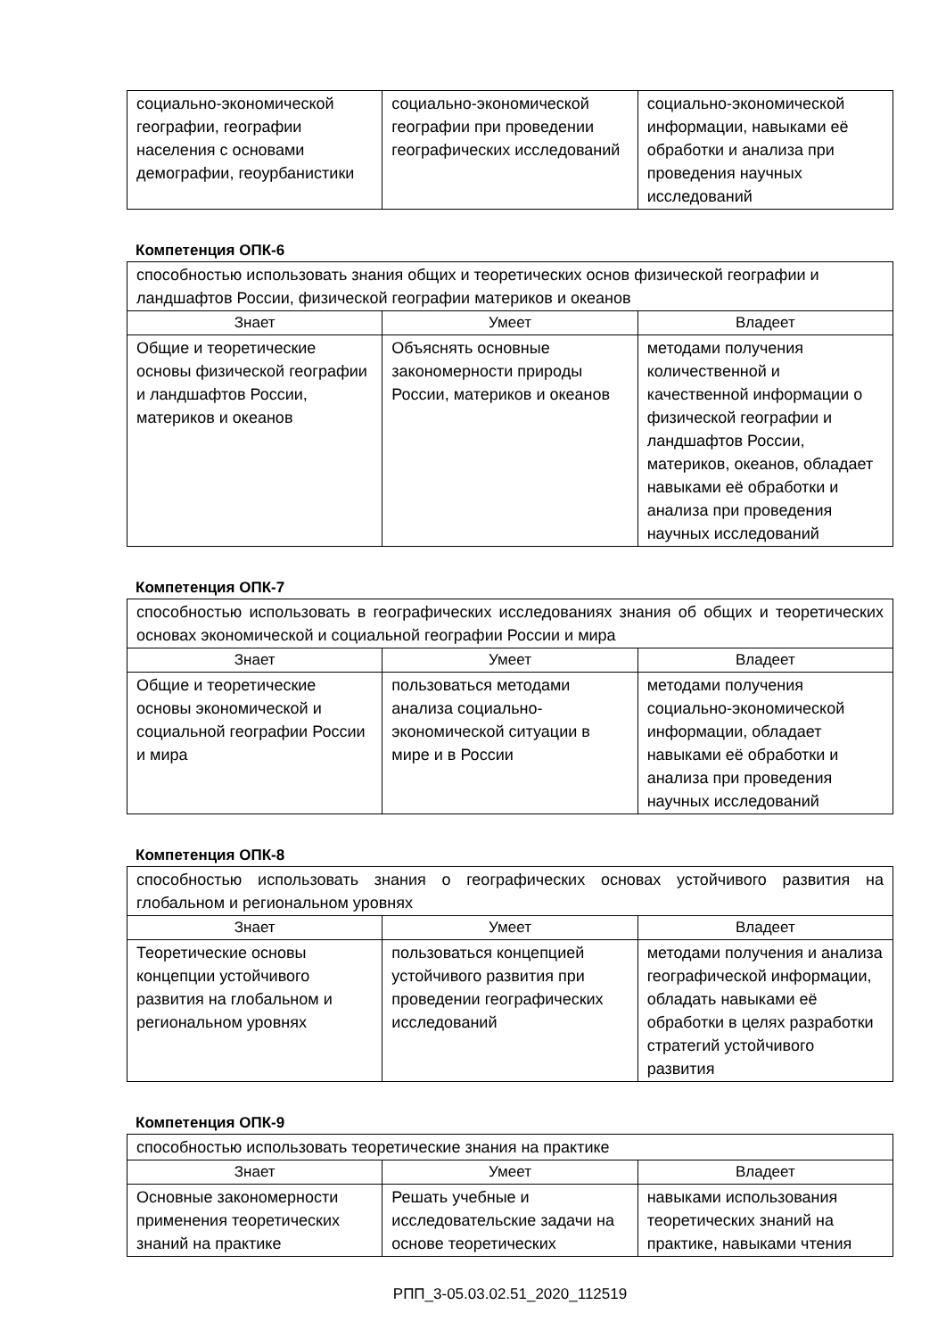| социально-экономической географии, географии населения с основами демографии, геоурбанистики | социально-экономической географии при проведении географических исследований | социально-экономической информации, навыками её обработки и анализа при проведения научных исследований |
Компетенция ОПК-6
| способностью использовать знания общих и теоретических основ физической географии и ландшафтов России, физической географии материков и океанов | | |
| Знает | Умеет | Владеет |
| Общие и теоретические основы физической географии и ландшафтов России, материков и океанов | Объяснять основные закономерности природы России, материков и океанов | методами получения количественной и качественной информации о физической географии и ландшафтов России, материков, океанов, обладает навыками её обработки и анализа при проведения научных исследований |
Компетенция ОПК-7
| способностью использовать в географических исследованиях знания об общих и теоретических основах экономической и социальной географии России и мира | | |
| Знает | Умеет | Владеет |
| Общие и теоретические основы экономической и социальной географии России и мира | пользоваться методами анализа социально-экономической ситуации в мире и в России | методами получения социально-экономической информации, обладает навыками её обработки и анализа при проведения научных исследований |
Компетенция ОПК-8
| способностью использовать знания о географических основах устойчивого развития на глобальном и региональном уровнях | | |
| Знает | Умеет | Владеет |
| Теоретические основы концепции устойчивого развития на глобальном и региональном уровнях | пользоваться концепцией устойчивого развития при проведении географических исследований | методами получения и анализа географической информации, обладать навыками её обработки в целях разработки стратегий устойчивого развития |
Компетенция ОПК-9
| способностью использовать теоретические знания на практике | | |
| Знает | Умеет | Владеет |
| Основные закономерности применения теоретических знаний на практике | Решать учебные и исследовательские задачи на основе теоретических | навыками использования теоретических знаний на практике, навыками чтения |
РПП_3-05.03.02.51_2020_112519